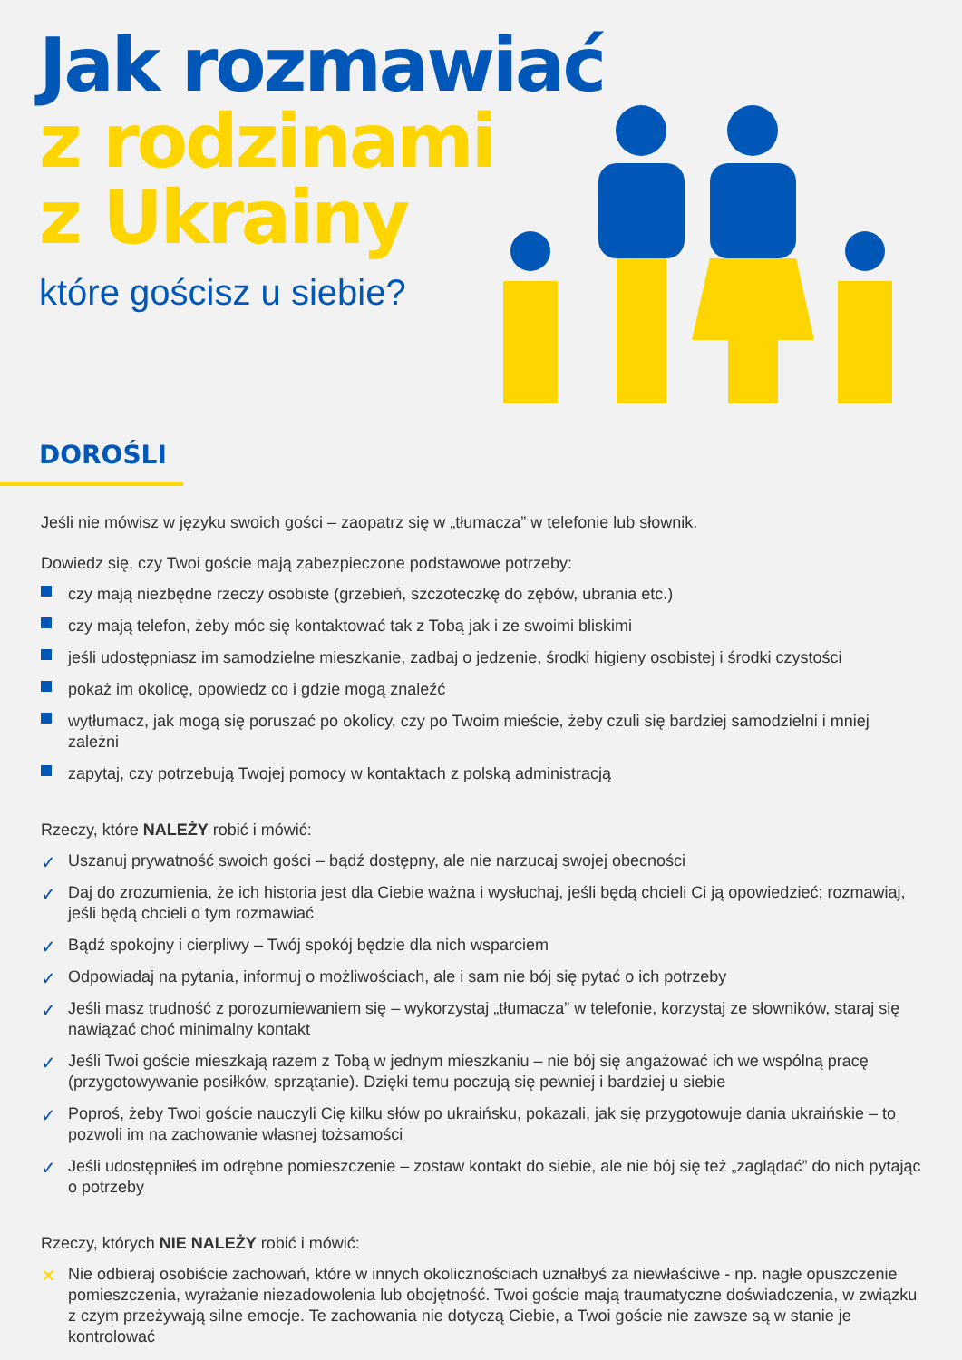Jak rozmawiać
z rodzinami
z Ukrainy
które gościsz u siebie?
DOROŚLI
Jeśli nie mówisz w języku swoich gości – zaopatrz się w „tłumacza” w telefonie lub słownik.
Dowiedz się, czy Twoi goście mają zabezpieczone podstawowe potrzeby:
czy mają niezbędne rzeczy osobiste (grzebień, szczoteczkę do zębów, ubrania etc.)
czy mają telefon, żeby móc się kontaktować tak z Tobą jak i ze swoimi bliskimi
jeśli udostępniasz im samodzielne mieszkanie, zadbaj o jedzenie, środki higieny osobistej i środki czystości
pokaż im okolicę, opowiedz co i gdzie mogą znaleźć
wytłumacz, jak mogą się poruszać po okolicy, czy po Twoim mieście, żeby czuli się bardziej samodzielni i mniej zależni
zapytaj, czy potrzebują Twojej pomocy w kontaktach z polską administracją
Rzeczy, które NALEŻY robić i mówić:
✓ Uszanuj prywatność swoich gości – bądź dostępny, ale nie narzucaj swojej obecności
✓ Daj do zrozumienia, że ich historia jest dla Ciebie ważna i wysłuchaj, jeśli będą chcieli Ci ją opowiedzieć; rozmawiaj, jeśli będą chcieli o tym rozmawiać
✓ Bądź spokojny i cierpliwy – Twój spokój będzie dla nich wsparciem
✓ Odpowiadaj na pytania, informuj o możliwościach, ale i sam nie bój się pytać o ich potrzeby
✓ Jeśli masz trudność z porozumiewaniem się – wykorzystaj „tłumacza” w telefonie, korzystaj ze słowników, staraj się nawiązać choć minimalny kontakt
✓ Jeśli Twoi goście mieszkają razem z Tobą w jednym mieszkaniu – nie bój się angażować ich we wspólną pracę (przygotowywanie posiłków, sprzątanie). Dzięki temu poczują się pewniej i bardziej u siebie
✓ Poproś, żeby Twoi goście nauczyli Cię kilku słów po ukraińsku, pokazali, jak się przygotowuje dania ukraińskie – to pozwoli im na zachowanie własnej tożsamości
✓ Jeśli udostępniłeś im odrębne pomieszczenie – zostaw kontakt do siebie, ale nie bój się też „zaglądać” do nich pytając o potrzeby
Rzeczy, których NIE NALEŻY robić i mówić:
✕ Nie odbieraj osobiście zachowań, które w innych okolicznościach uznałbyś za niewłaściwe - np. nagłe opuszczenie pomieszczenia, wyrażanie niezadowolenia lub obojętność. Twoi goście mają traumatyczne doświadczenia, w związku z czym przeżywają silne emocje. Te zachowania nie dotyczą Ciebie, a Twoi goście nie zawsze są w stanie je kontrolować